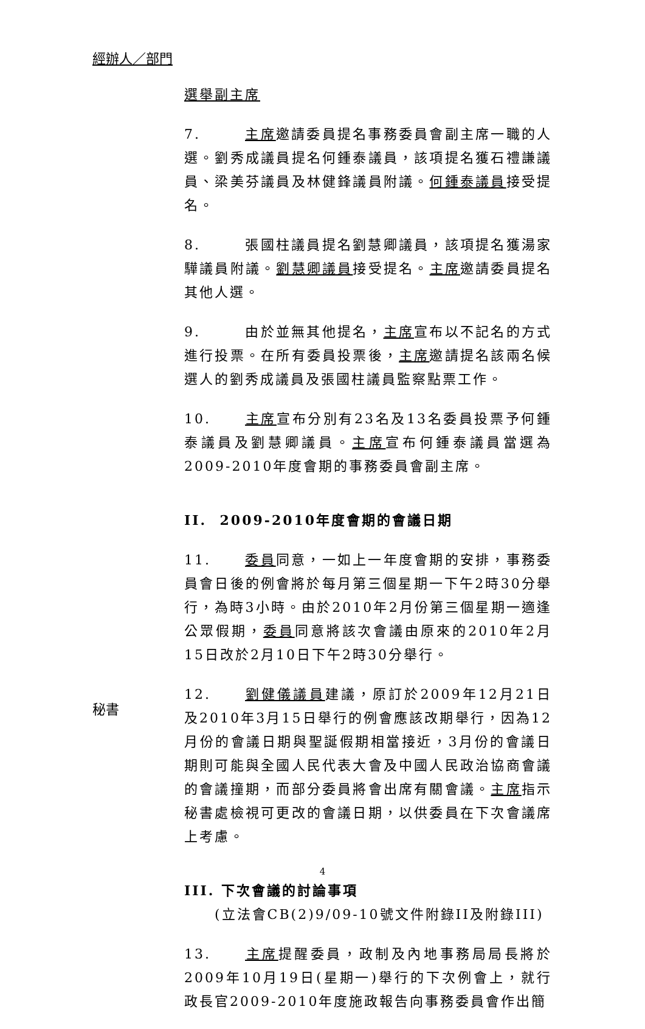經辦人／部門
選舉副主席
7. 主席邀請委員提名事務委員會副主席一職的人選。劉秀成議員提名何鍾泰議員，該項提名獲石禮謙議員、梁美芬議員及林健鋒議員附議。何鍾泰議員接受提名。
8. 張國柱議員提名劉慧卿議員，該項提名獲湯家驊議員附議。劉慧卿議員接受提名。主席邀請委員提名其他人選。
9. 由於並無其他提名，主席宣布以不記名的方式進行投票。在所有委員投票後，主席邀請提名該兩名候選人的劉秀成議員及張國柱議員監察點票工作。
10. 主席宣布分別有23名及13名委員投票予何鍾泰議員及劉慧卿議員。主席宣布何鍾泰議員當選為2009-2010年度會期的事務委員會副主席。
II. 2009-2010年度會期的會議日期
11. 委員同意，一如上一年度會期的安排，事務委員會日後的例會將於每月第三個星期一下午2時30分舉行，為時3小時。由於2010年2月份第三個星期一適逢公眾假期，委員同意將該次會議由原來的2010年2月15日改於2月10日下午2時30分舉行。
12. 劉健儀議員建議，原訂於2009年12月21日及2010年3月15日舉行的例會應該改期舉行，因為12月份的會議日期與聖誕假期相當接近，3月份的會議日期則可能與全國人民代表大會及中國人民政治協商會議的會議撞期，而部分委員將會出席有關會議。主席指示秘書處檢視可更改的會議日期，以供委員在下次會議席上考慮。
III. 下次會議的討論事項
(立法會CB(2)9/09-10號文件附錄II及附錄III)
13. 主席提醒委員，政制及內地事務局局長將於2009年10月19日(星期一)舉行的下次例會上，就行政長官2009-2010年度施政報告向事務委員會作出簡
秘書
4